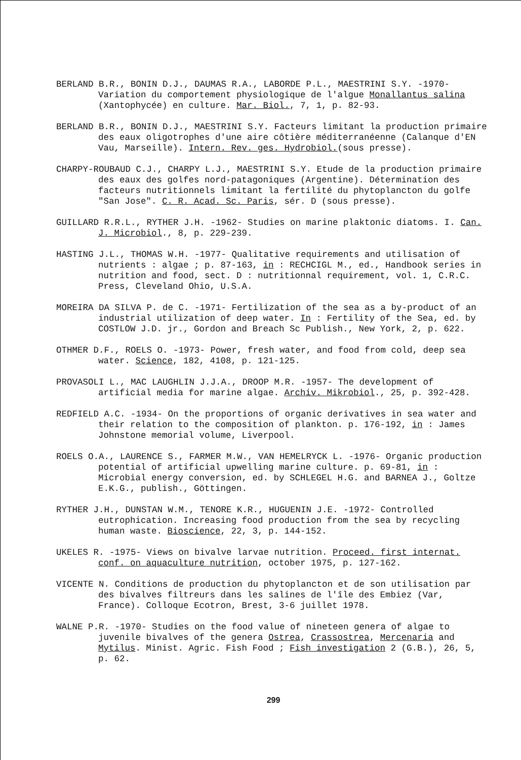BERLAND B.R., BONIN D.J., DAUMAS R.A., LABORDE P.L., MAESTRINI S.Y. -1970- Variation du comportement physiologique de l'algue Monallantus salina (Xantophycée) en culture. Mar. Biol., 7, 1, p. 82-93.
BERLAND B.R., BONIN D.J., MAESTRINI S.Y. Facteurs limitant la production primaire des eaux oligotrophes d'une aire côtière méditerranéenne (Calanque d'EN Vau, Marseille). Intern. Rev. ges. Hydrobiol.(sous presse).
CHARPY-ROUBAUD C.J., CHARPY L.J., MAESTRINI S.Y. Etude de la production primaire des eaux des golfes nord-patagoniques (Argentine). Détermination des facteurs nutritionnels limitant la fertilité du phytoplancton du golfe "San Jose". C. R. Acad. Sc. Paris, sér. D (sous presse).
GUILLARD R.R.L., RYTHER J.H. -1962- Studies on marine plaktonic diatoms. I. Can. J. Microbiol., 8, p. 229-239.
HASTING J.L., THOMAS W.H. -1977- Qualitative requirements and utilisation of nutrients : algae ; p. 87-163, in : RECHCIGL M., ed., Handbook series in nutrition and food, sect. D : nutritionnal requirement, vol. 1, C.R.C. Press, Cleveland Ohio, U.S.A.
MOREIRA DA SILVA P. de C. -1971- Fertilization of the sea as a by-product of an industrial utilization of deep water. In : Fertility of the Sea, ed. by COSTLOW J.D. jr., Gordon and Breach Sc Publish., New York, 2, p. 622.
OTHMER D.F., ROELS O. -1973- Power, fresh water, and food from cold, deep sea water. Science, 182, 4108, p. 121-125.
PROVASOLI L., MAC LAUGHLIN J.J.A., DROOP M.R. -1957- The development of artificial media for marine algae. Archiv. Mikrobiol., 25, p. 392-428.
REDFIELD A.C. -1934- On the proportions of organic derivatives in sea water and their relation to the composition of plankton. p. 176-192, in : James Johnstone memorial volume, Liverpool.
ROELS O.A., LAURENCE S., FARMER M.W., VAN HEMELRYCK L. -1976- Organic production potential of artificial upwelling marine culture. p. 69-81, in : Microbial energy conversion, ed. by SCHLEGEL H.G. and BARNEA J., Goltze E.K.G., publish., Göttingen.
RYTHER J.H., DUNSTAN W.M., TENORE K.R., HUGUENIN J.E. -1972- Controlled eutrophication. Increasing food production from the sea by recycling human waste. Bioscience, 22, 3, p. 144-152.
UKELES R. -1975- Views on bivalve larvae nutrition. Proceed. first internat. conf. on aquaculture nutrition, october 1975, p. 127-162.
VICENTE N. Conditions de production du phytoplancton et de son utilisation par des bivalves filtreurs dans les salines de l'île des Embiez (Var, France). Colloque Ecotron, Brest, 3-6 juillet 1978.
WALNE P.R. -1970- Studies on the food value of nineteen genera of algae to juvenile bivalves of the genera Ostrea, Crassostrea, Mercenaria and Mytilus. Minist. Agric. Fish Food ; Fish investigation 2 (G.B.), 26, 5, p. 62.
299